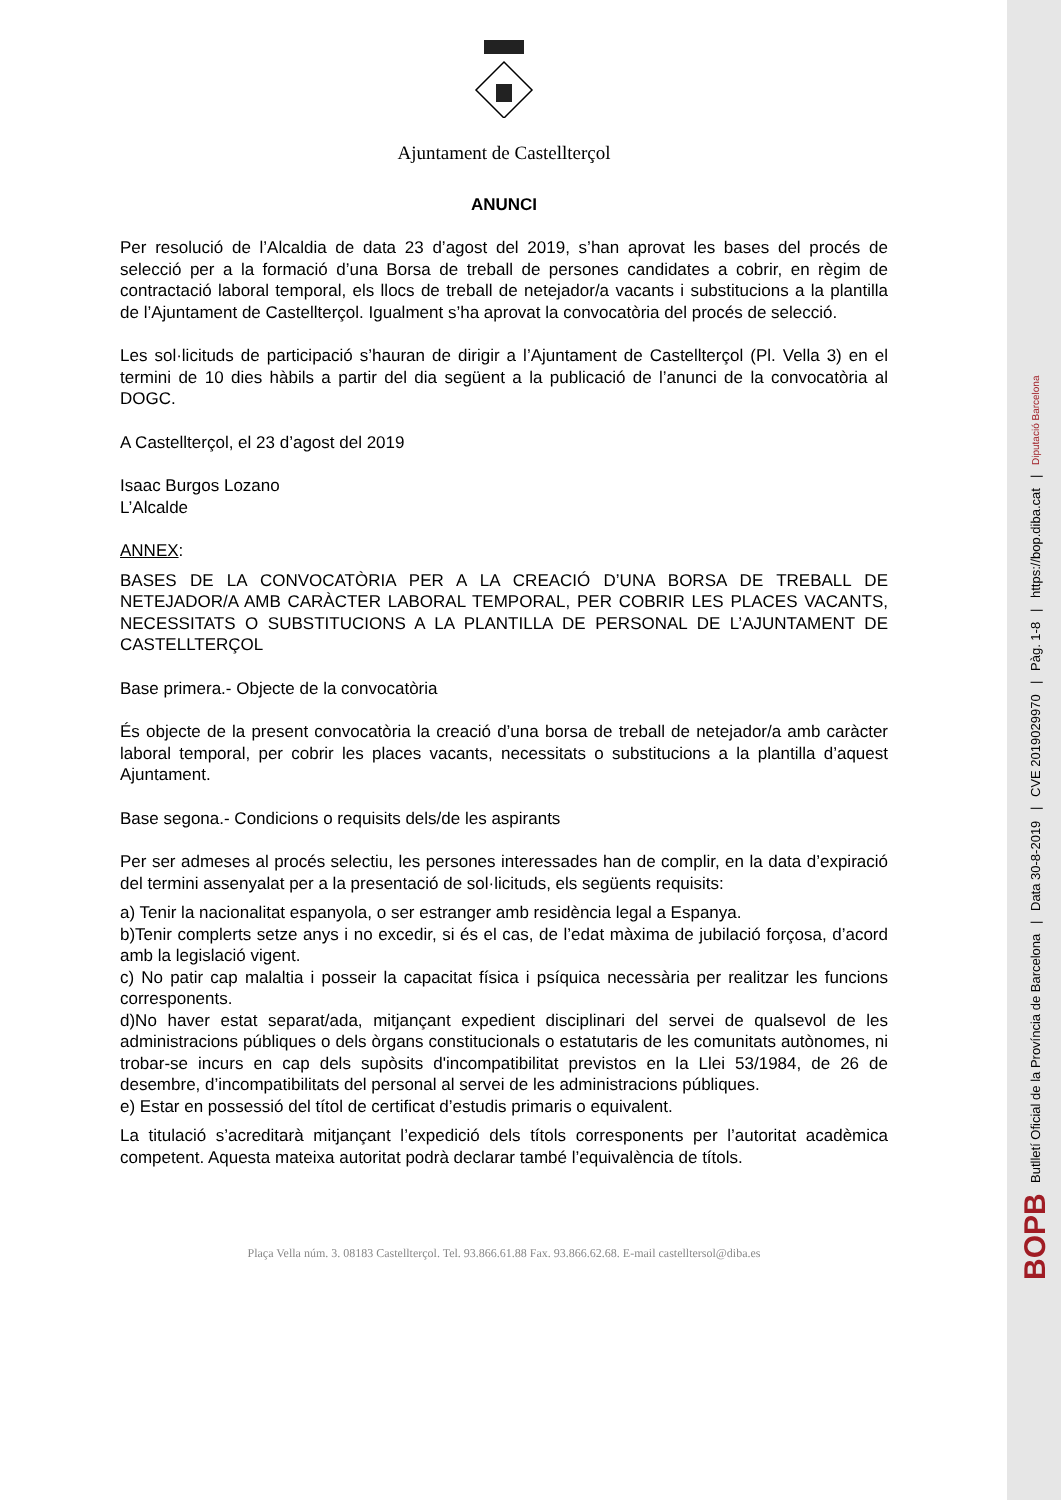Ajuntament de Castellterçol
ANUNCI
Per resolució de l’Alcaldia de data 23 d’agost del 2019, s’han aprovat les bases del procés de selecció per a la formació d’una Borsa de treball de persones candidates a cobrir, en règim de contractació laboral temporal, els llocs de treball de netejador/a vacants i substitucions a la plantilla de l’Ajuntament de Castellterçol. Igualment s’ha aprovat la convocatòria del procés de selecció.
Les sol·licituds de participació s’hauran de dirigir a l’Ajuntament de Castellterçol (Pl. Vella 3) en el termini de 10 dies hàbils a partir del dia següent a la publicació de l’anunci de la convocatòria al DOGC.
A Castellterçol, el 23 d’agost del 2019
Isaac Burgos Lozano
L’Alcalde
ANNEX:
BASES DE LA CONVOCATÒRIA PER A LA CREACIÓ D’UNA BORSA DE TREBALL DE NETEJADOR/A AMB CARÀCTER LABORAL TEMPORAL, PER COBRIR LES PLACES VACANTS, NECESSITATS O SUBSTITUCIONS A LA PLANTILLA DE PERSONAL DE L’AJUNTAMENT DE CASTELLTERÇOL
Base primera.- Objecte de la convocatòria
És objecte de la present convocatòria la creació d’una borsa de treball de netejador/a amb caràcter laboral temporal, per cobrir les places vacants, necessitats o substitucions a la plantilla d’aquest Ajuntament.
Base segona.- Condicions o requisits dels/de les aspirants
Per ser admeses al procés selectiu, les persones interessades han de complir, en la data d’expiració del termini assenyalat per a la presentació de sol·licituds, els següents requisits:
a) Tenir la nacionalitat espanyola, o ser estranger amb residència legal a Espanya.
b)Tenir complerts setze anys i no excedir, si és el cas, de l’edat màxima de jubilació forçosa, d’acord amb la legislació vigent.
c) No patir cap malaltia i posseir la capacitat física i psíquica necessària per realitzar les funcions corresponents.
d)No haver estat separat/ada, mitjançant expedient disciplinari del servei de qualsevol de les administracions públiques o dels òrgans constitucionals o estatutaris de les comunitats autònomes, ni trobar-se incurs en cap dels supòsits d'incompatibilitat previstos en la Llei 53/1984, de 26 de desembre, d’incompatibilitats del personal al servei de les administracions públiques.
e) Estar en possessió del títol de certificat d’estudis primaris o equivalent.
La titulació s’acreditarà mitjançant l’expedició dels títols corresponents per l’autoritat acadèmica competent. Aquesta mateixa autoritat podrà declarar també l’equivalència de títols.
Plaça Vella núm. 3. 08183 Castellterçol. Tel. 93.866.61.88 Fax. 93.866.62.68. E-mail castelltersol@diba.es
BOPB Butlletí Oficial de la Província de Barcelona | Data 30-8-2019 | CVE 2019029970 | Pàg. 1-8 | https://bop.diba.cat | Diputació Barcelona